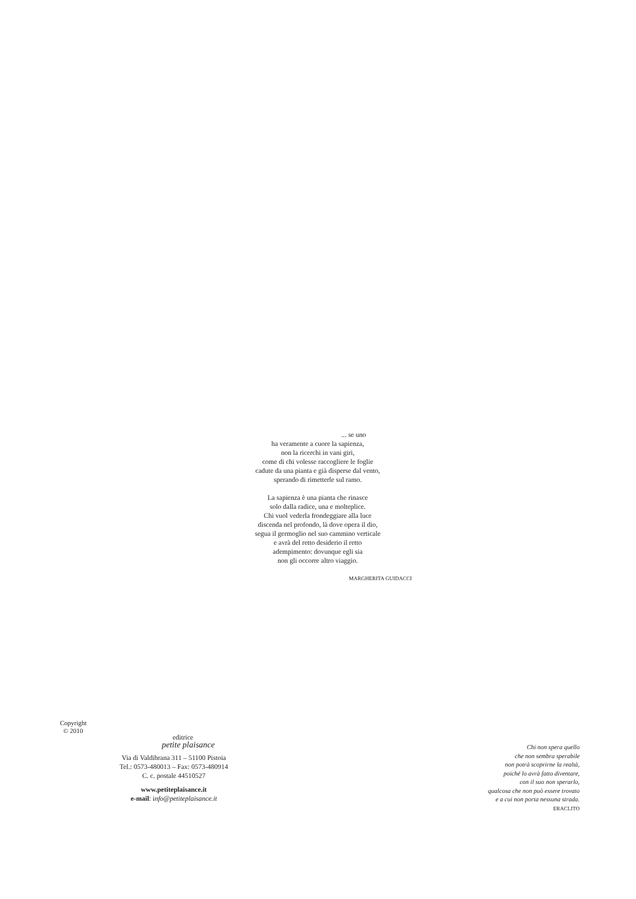... se uno
ha veramente a cuore la sapienza,
non la ricerchi in vani giri,
come di chi volesse raccogliere le foglie
cadute da una pianta e già disperse dal vento,
sperando di rimetterle sul ramo.
La sapienza è una pianta che rinasce
solo dalla radice, una e molteplice.
Chi vuol vederla frondeggiare alla luce
discenda nel profondo, là dove opera il dio,
segua il germoglio nel suo cammino verticale
e avrà del retto desiderio il retto
adempimento: dovunque egli sia
non gli occorre altro viaggio.
MARGHERITA GUIDACCI
Copyright
© 2010
editrice
petite plaisance
Via di Valdibrana 311 – 51100 Pistoia
Tel.: 0573-480013 – Fax: 0573-480914
C. c. postale 44510527
www.petiteplaisance.it
e-mail: info@petiteplaisance.it
Chi non spera quello
che non sembra sperabile
non potrà scoprirne la realtà,
poiché lo avrà fatto diventare,
con il suo non sperarlo,
qualcosa che non può essere trovato
e a cui non porta nessuna strada.
ERACLITO